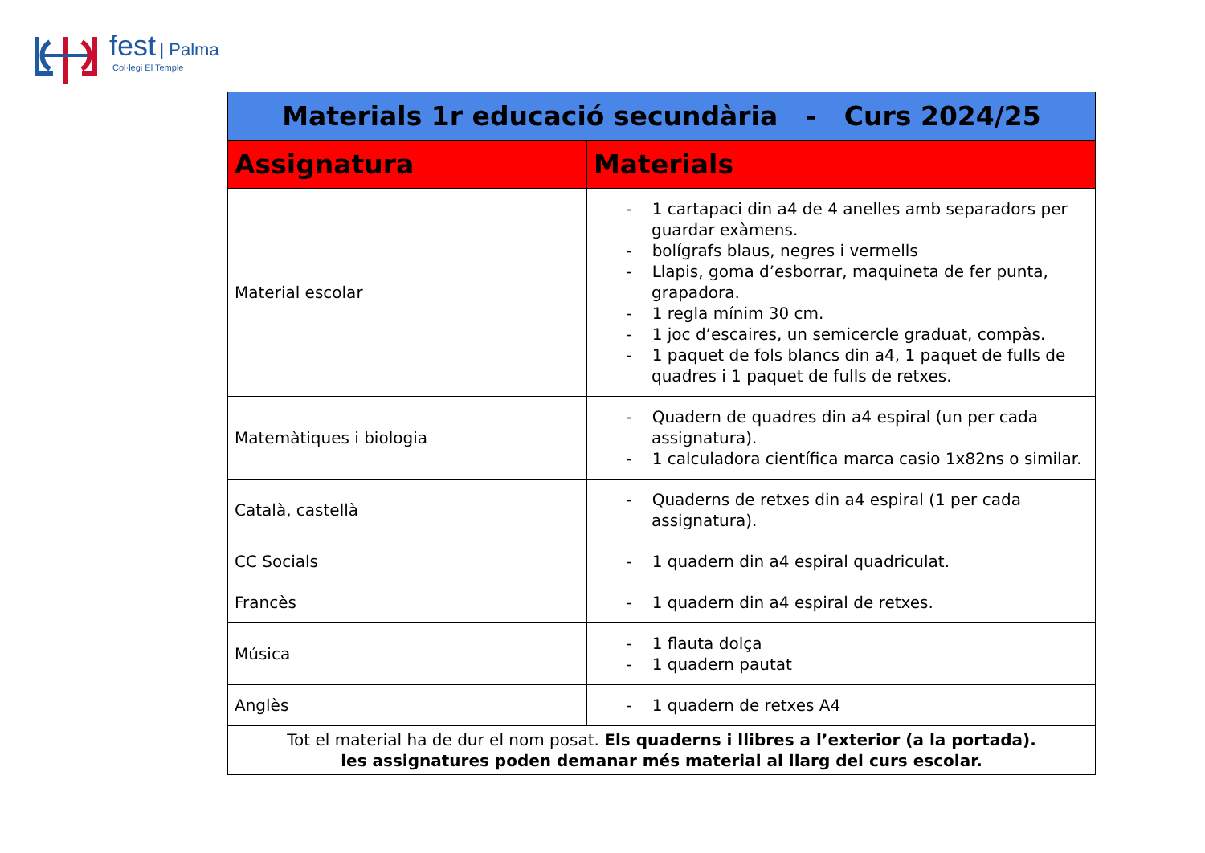fest | Palma
Col·legi El Temple
| Materials 1r educació secundària - Curs 2024/25 | |
| Assignatura | Materials |
| Material escolar | - 1 cartapaci din a4 de 4 anelles amb separadors per guardar exàmens. - bolígrafs blaus, negres i vermells - Llapis, goma d’esborrar, maquineta de fer punta, grapadora. - 1 regla mínim 30 cm. - 1 joc d’escaires, un semicercle graduat, compàs. - 1 paquet de fols blancs din a4, 1 paquet de fulls de quadres i 1 paquet de fulls de retxes. |
| Matemàtiques i biologia | - Quadern de quadres din a4 espiral (un per cada assignatura). - 1 calculadora científica marca casio 1x82ns o similar. |
| Català, castellà | - Quaderns de retxes din a4 espiral (1 per cada assignatura). |
| CC Socials | - 1 quadern din a4 espiral quadriculat. |
| Francès | - 1 quadern din a4 espiral de retxes. |
| Música | - 1 flauta dolça - 1 quadern pautat |
| Anglès | - 1 quadern de retxes A4 |
| Tot el material ha de dur el nom posat. Els quaderns i llibres a l’exterior (a la portada). les assignatures poden demanar més material al llarg del curs escolar. | |